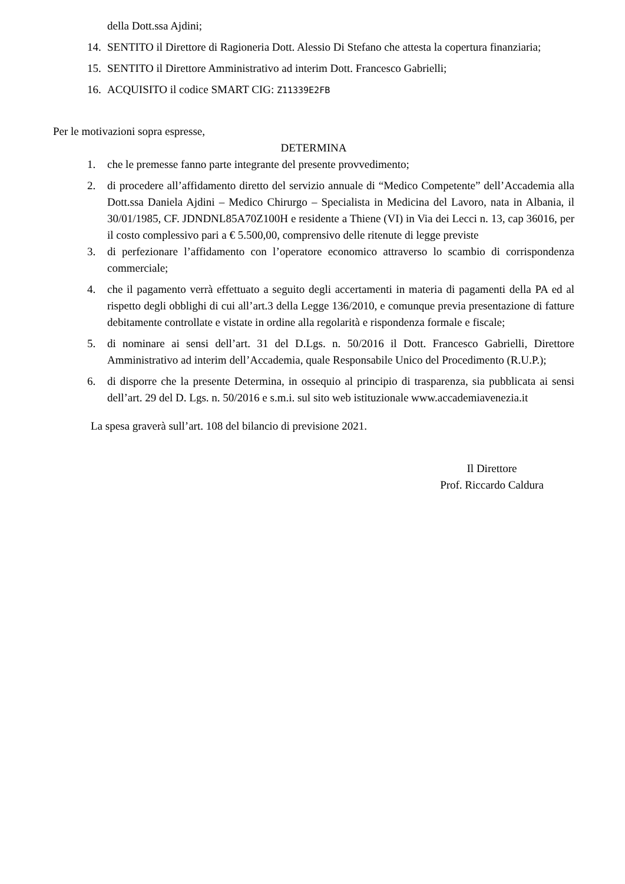della Dott.ssa Ajdini;
14. SENTITO il Direttore di Ragioneria Dott. Alessio Di Stefano che attesta la copertura finanziaria;
15. SENTITO il Direttore Amministrativo ad interim Dott. Francesco Gabrielli;
16. ACQUISITO il codice SMART CIG: Z11339E2FB
Per le motivazioni sopra espresse,
DETERMINA
1. che le premesse fanno parte integrante del presente provvedimento;
2. di procedere all’affidamento diretto del servizio annuale di “Medico Competente” dell’Accademia alla Dott.ssa Daniela Ajdini – Medico Chirurgo – Specialista in Medicina del Lavoro, nata in Albania, il 30/01/1985, CF. JDNDNL85A70Z100H e residente a Thiene (VI) in Via dei Lecci n. 13, cap 36016, per il costo complessivo pari a € 5.500,00, comprensivo delle ritenute di legge previste
3. di perfezionare l’affidamento con l’operatore economico attraverso lo scambio di corrispondenza commerciale;
4. che il pagamento verrà effettuato a seguito degli accertamenti in materia di pagamenti della PA ed al rispetto degli obblighi di cui all’art.3 della Legge 136/2010, e comunque previa presentazione di fatture debitamente controllate e vistate in ordine alla regolarità e rispondenza formale e fiscale;
5. di nominare ai sensi dell’art. 31 del D.Lgs. n. 50/2016 il Dott. Francesco Gabrielli, Direttore Amministrativo ad interim dell’Accademia, quale Responsabile Unico del Procedimento (R.U.P.);
6. di disporre che la presente Determina, in ossequio al principio di trasparenza, sia pubblicata ai sensi dell’art. 29 del D. Lgs. n. 50/2016 e s.m.i. sul sito web istituzionale www.accademiavenezia.it
La spesa graverà sull’art. 108 del bilancio di previsione 2021.
Il Direttore
Prof. Riccardo Caldura